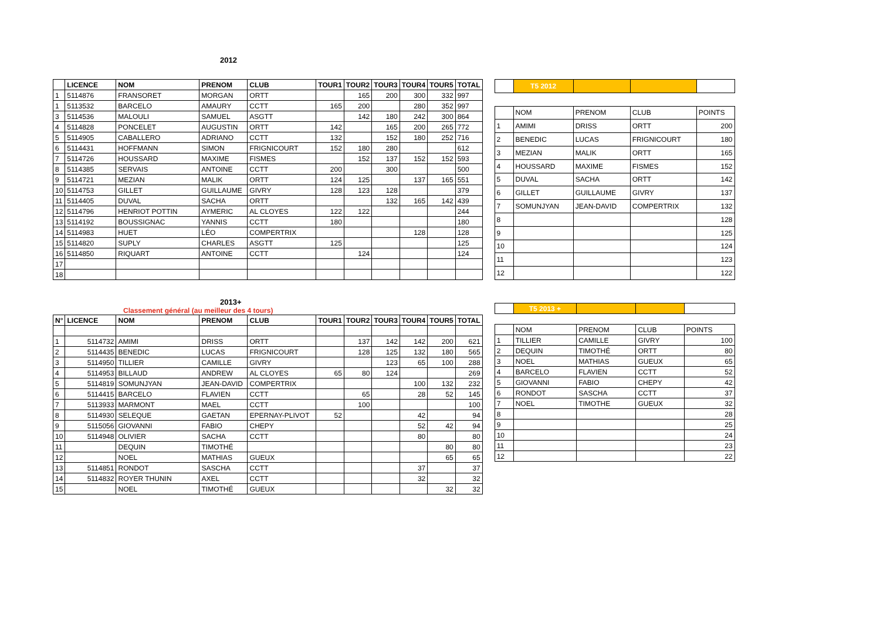2012
| | LICENCE | NOM | PRENOM | CLUB | TOUR1 | TOUR2 | TOUR3 | TOUR4 | TOUR5 | TOTAL |
| --- | --- | --- | --- | --- | --- | --- | --- | --- | --- | --- |
| 1 | 5114876 | FRANSORET | MORGAN | ORTT | | 165 | 200 | 300 | 332 | 997 |
| 1 | 5113532 | BARCELO | AMAURY | CCTT | 165 | 200 | | 280 | 352 | 997 |
| 3 | 5114536 | MALOULI | SAMUEL | ASGTT | | 142 | 180 | 242 | 300 | 864 |
| 4 | 5114828 | PONCELET | AUGUSTIN | ORTT | 142 | | 165 | 200 | 265 | 772 |
| 5 | 5114905 | CABALLERO | ADRIANO | CCTT | 132 | | 152 | 180 | 252 | 716 |
| 6 | 5114431 | HOFFMANN | SIMON | FRIGNICOURT | 152 | 180 | 280 | | | 612 |
| 7 | 5114726 | HOUSSARD | MAXIME | FISMES | | 152 | 137 | 152 | 152 | 593 |
| 8 | 5114385 | SERVAIS | ANTOINE | CCTT | 200 | | 300 | | | 500 |
| 9 | 5114721 | MEZIAN | MALIK | ORTT | 124 | 125 | | 137 | 165 | 551 |
| 10 | 5114753 | GILLET | GUILLAUME | GIVRY | 128 | 123 | 128 | | | 379 |
| 11 | 5114405 | DUVAL | SACHA | ORTT | | | 132 | 165 | 142 | 439 |
| 12 | 5114796 | HENRIOT POTTIN | AYMERIC | AL CLOYES | 122 | 122 | | | | 244 |
| 13 | 5114192 | BOUSSIGNAC | YANNIS | CCTT | 180 | | | | | 180 |
| 14 | 5114983 | HUET | LÉO | COMPERTRIX | | | | 128 | | 128 |
| 15 | 5114820 | SUPLY | CHARLES | ASGTT | 125 | | | | | 125 |
| 16 | 5114850 | RIQUART | ANTOINE | CCTT | | 124 | | | | 124 |
| 17 | | | | | | | | | | |
| 18 | | | | | | | | | | |
| | T5 2012 | | | |
| --- | --- | --- | --- | --- |
| | NOM | PRENOM | CLUB | POINTS |
| 1 | AMIMI | DRISS | ORTT | 200 |
| 2 | BENEDIC | LUCAS | FRIGNICOURT | 180 |
| 3 | MEZIAN | MALIK | ORTT | 165 |
| 4 | HOUSSARD | MAXIME | FISMES | 152 |
| 5 | DUVAL | SACHA | ORTT | 142 |
| 6 | GILLET | GUILLAUME | GIVRY | 137 |
| 7 | SOMUNJYAN | JEAN-DAVID | COMPERTRIX | 132 |
| 8 | | | | 128 |
| 9 | | | | 125 |
| 10 | | | | 124 |
| 11 | | | | 123 |
| 12 | | | | 122 |
2013+
Classement général (au meilleur des 4 tours)
| N° | LICENCE | NOM | PRENOM | CLUB | TOUR1 | TOUR2 | TOUR3 | TOUR4 | TOUR5 | TOTAL |
| --- | --- | --- | --- | --- | --- | --- | --- | --- | --- | --- |
| 1 | 5114732 | AMIMI | DRISS | ORTT | | 137 | 142 | 142 | 200 | 621 |
| 2 | 5114435 | BENEDIC | LUCAS | FRIGNICOURT | | 128 | 125 | 132 | 180 | 565 |
| 3 | 5114950 | TILLIER | CAMILLE | GIVRY | | | 123 | 65 | 100 | 288 |
| 4 | 5114953 | BILLAUD | ANDREW | AL CLOYES | 65 | 80 | 124 | | | 269 |
| 5 | 5114819 | SOMUNJYAN | JEAN-DAVID | COMPERTRIX | | | | 100 | 132 | 232 |
| 6 | 5114415 | BARCELO | FLAVIEN | CCTT | | 65 | | 28 | 52 | 145 |
| 7 | 5113933 | MARMONT | MAEL | CCTT | | 100 | | | | 100 |
| 8 | 5114930 | SELEQUE | GAETAN | EPERNAY-PLIVOT | 52 | | | 42 | | 94 |
| 9 | 5115056 | GIOVANNI | FABIO | CHEPY | | | | 52 | 42 | 94 |
| 10 | 5114948 | OLIVIER | SACHA | CCTT | | | | 80 | | 80 |
| 11 | | DEQUIN | TIMOTHÉ | | | | | | 80 | 80 |
| 12 | | NOEL | MATHIAS | GUEUX | | | | | 65 | 65 |
| 13 | 5114851 | RONDOT | SASCHA | CCTT | | | | 37 | | 37 |
| 14 | 5114832 | ROYER THUNIN | AXEL | CCTT | | | | 32 | | 32 |
| 15 | | NOEL | TIMOTHÉ | GUEUX | | | | | 32 | 32 |
| | T5 2013 + | | | |
| --- | --- | --- | --- | --- |
| | NOM | PRENOM | CLUB | POINTS |
| 1 | TILLIER | CAMILLE | GIVRY | 100 |
| 2 | DEQUIN | TIMOTHÉ | ORTT | 80 |
| 3 | NOEL | MATHIAS | GUEUX | 65 |
| 4 | BARCELO | FLAVIEN | CCTT | 52 |
| 5 | GIOVANNI | FABIO | CHEPY | 42 |
| 6 | RONDOT | SASCHA | CCTT | 37 |
| 7 | NOEL | TIMOTHE | GUEUX | 32 |
| 8 | | | | 28 |
| 9 | | | | 25 |
| 10 | | | | 24 |
| 11 | | | | 23 |
| 12 | | | | 22 |